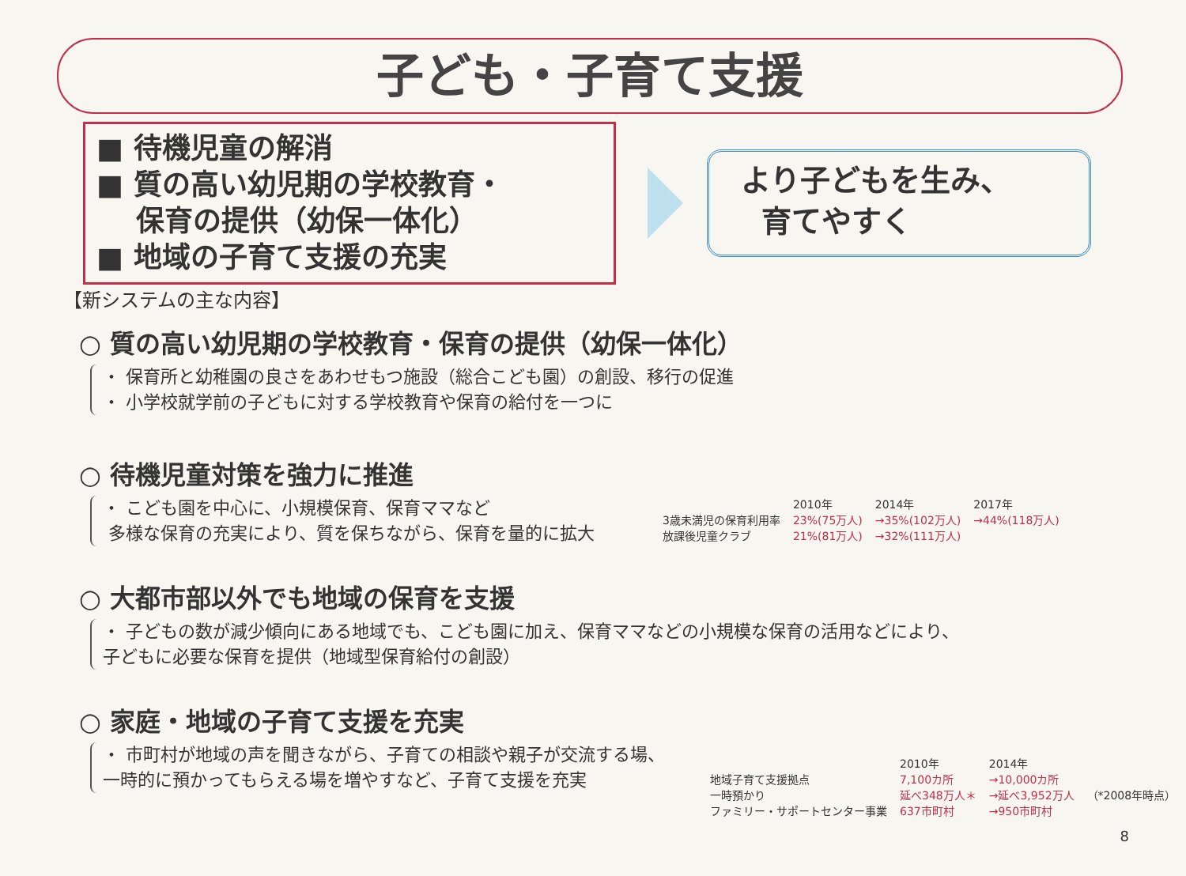子ども・子育て支援
■ 待機児童の解消
■ 質の高い幼児期の学校教育・
保育の提供（幼保一体化）
■ 地域の子育て支援の充実
より子どもを生み、
育てやすく
【新システムの主な内容】
○ 質の高い幼児期の学校教育・保育の提供（幼保一体化）
・ 保育所と幼稚園の良さをあわせもつ施設（総合こども園）の創設、移行の促進
・ 小学校就学前の子どもに対する学校教育や保育の給付を一つに
○ 待機児童対策を強力に推進
・ こども園を中心に、小規模保育、保育ママなど
多様な保育の充実により、質を保ちながら、保育を量的に拡大
| | 2010年 | 2014年 | 2017年 |
| --- | --- | --- | --- |
| 3歳未満児の保育利用率 | 23%(75万人) | →35%(102万人) | →44%(118万人) |
| 放課後児童クラブ | 21%(81万人) | →32%(111万人) | |
○ 大都市部以外でも地域の保育を支援
・ 子どもの数が減少傾向にある地域でも、こども園に加え、保育ママなどの小規模な保育の活用などにより、
子どもに必要な保育を提供（地域型保育給付の創設）
○ 家庭・地域の子育て支援を充実
・ 市町村が地域の声を聞きながら、子育ての相談や親子が交流する場、
一時的に預かってもらえる場を増やすなど、子育て支援を充実
| | 2010年 | 2014年 | |
| --- | --- | --- | --- |
| 地域子育て支援拠点 | 7,100カ所 | →10,000カ所 | |
| 一時預かり | 延べ348万人＊ | →延べ3,952万人 | （*2008年時点） |
| ファミリー・サポートセンター事業 | 637市町村 | →950市町村 | |
8